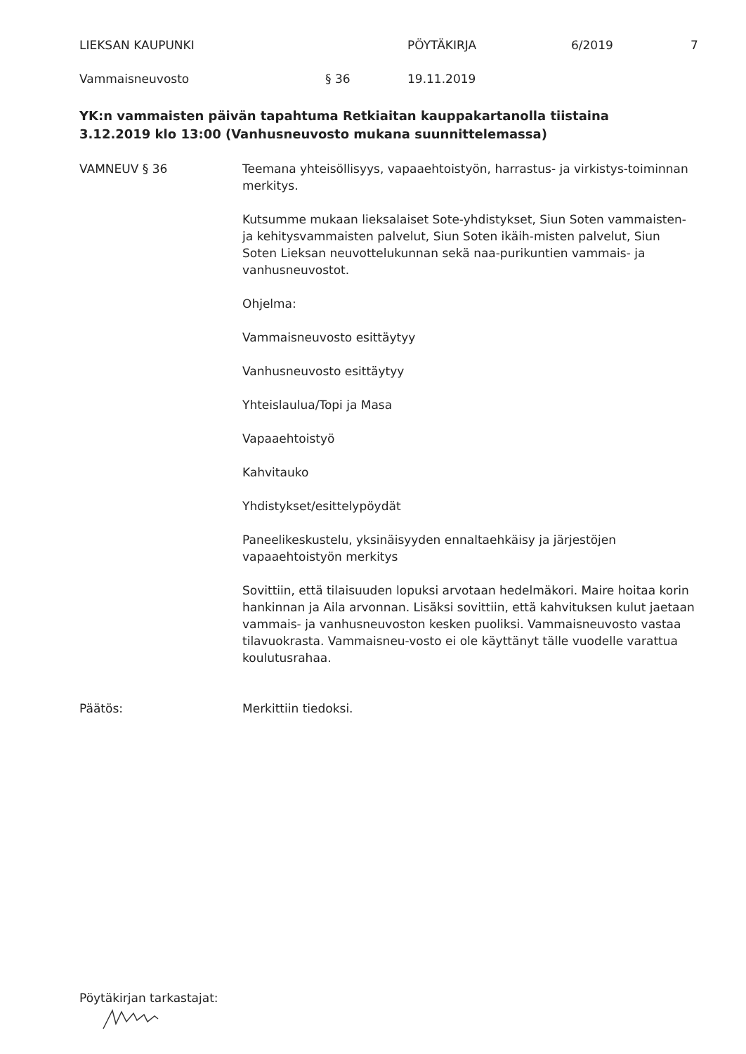LIEKSAN KAUPUNKI PÖYTÄKIRJA 6/2019 7
Vammaisneuvosto § 36 19.11.2019
YK:n vammaisten päivän tapahtuma Retkiaitan kauppakartanolla tiistaina 3.12.2019 klo 13:00 (Vanhusneuvosto mukana suunnittelemassa)
VAMNEUV § 36 Teemana yhteisöllisyys, vapaaehtoistyön, harrastus- ja virkistys-toiminnan merkitys.
Kutsumme mukaan lieksalaiset Sote-yhdistykset, Siun Soten vammaisten- ja kehitysvammaisten palvelut, Siun Soten ikäih-misten palvelut, Siun Soten Lieksan neuvottelukunnan sekä naa-purikuntien vammais- ja vanhusneuvostot.
Ohjelma:
Vammaisneuvosto esittäytyy
Vanhusneuvosto esittäytyy
Yhteislaulua/Topi ja Masa
Vapaaehtoistyö
Kahvitauko
Yhdistykset/esittelypöydät
Paneelikeskustelu, yksinäisyyden ennaltaehkäisy ja järjestöjen vapaaehtoistyön merkitys
Sovittiin, että tilaisuuden lopuksi arvotaan hedelmäkori. Maire hoitaa korin hankinnan ja Aila arvonnan. Lisäksi sovittiin, että kahvituksen kulut jaetaan vammais- ja vanhusneuvoston kesken puoliksi. Vammaisneuvosto vastaa tilavuokrasta. Vammaisneu-vosto ei ole käyttänyt tälle vuodelle varattua koulutusrahaa.
Päätös: Merkittiin tiedoksi.
Pöytäkirjan tarkastajat: